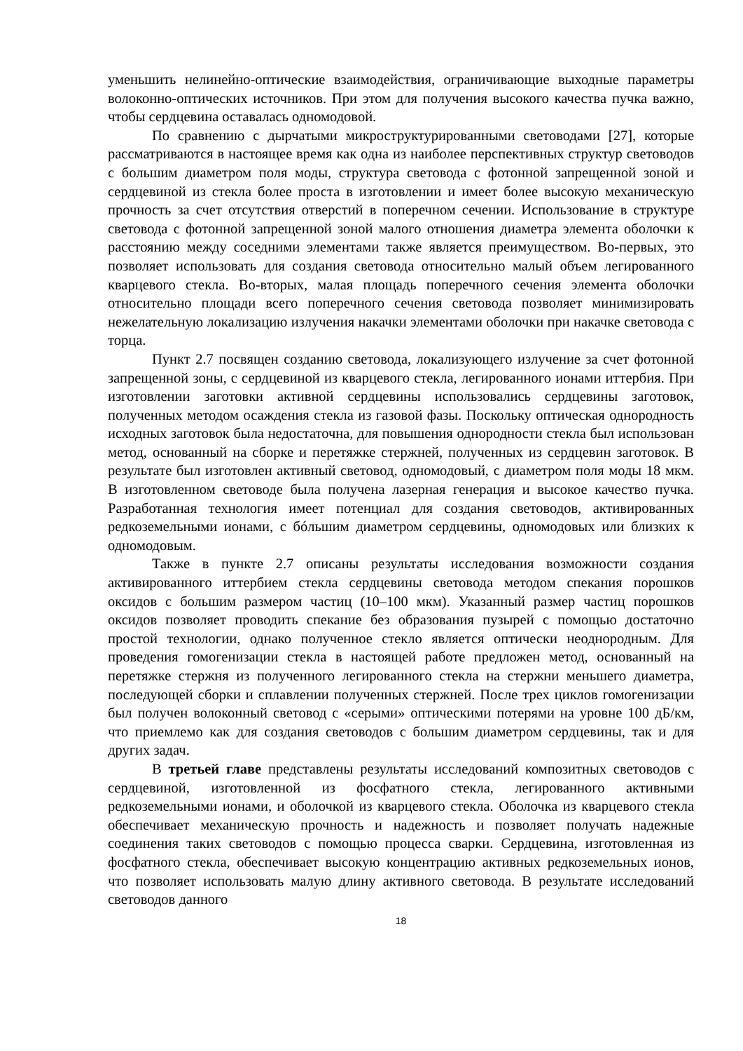уменьшить нелинейно-оптические взаимодействия, ограничивающие выходные параметры волоконно-оптических источников. При этом для получения высокого качества пучка важно, чтобы сердцевина оставалась одномодовой.
По сравнению с дырчатыми микроструктурированными световодами [27], которые рассматриваются в настоящее время как одна из наиболее перспективных структур световодов с большим диаметром поля моды, структура световода с фотонной запрещенной зоной и сердцевиной из стекла более проста в изготовлении и имеет более высокую механическую прочность за счет отсутствия отверстий в поперечном сечении. Использование в структуре световода с фотонной запрещенной зоной малого отношения диаметра элемента оболочки к расстоянию между соседними элементами также является преимуществом. Во-первых, это позволяет использовать для создания световода относительно малый объем легированного кварцевого стекла. Во-вторых, малая площадь поперечного сечения элемента оболочки относительно площади всего поперечного сечения световода позволяет минимизировать нежелательную локализацию излучения накачки элементами оболочки при накачке световода с торца.
Пункт 2.7 посвящен созданию световода, локализующего излучение за счет фотонной запрещенной зоны, с сердцевиной из кварцевого стекла, легированного ионами иттербия. При изготовлении заготовки активной сердцевины использовались сердцевины заготовок, полученных методом осаждения стекла из газовой фазы. Поскольку оптическая однородность исходных заготовок была недостаточна, для повышения однородности стекла был использован метод, основанный на сборке и перетяжке стержней, полученных из сердцевин заготовок. В результате был изготовлен активный световод, одномодовый, с диаметром поля моды 18 мкм. В изготовленном световоде была получена лазерная генерация и высокое качество пучка. Разработанная технология имеет потенциал для создания световодов, активированных редкоземельными ионами, с бóльшим диаметром сердцевины, одномодовых или близких к одномодовым.
Также в пункте 2.7 описаны результаты исследования возможности создания активированного иттербием стекла сердцевины световода методом спекания порошков оксидов с большим размером частиц (10–100 мкм). Указанный размер частиц порошков оксидов позволяет проводить спекание без образования пузырей с помощью достаточно простой технологии, однако полученное стекло является оптически неоднородным. Для проведения гомогенизации стекла в настоящей работе предложен метод, основанный на перетяжке стержня из полученного легированного стекла на стержни меньшего диаметра, последующей сборки и сплавлении полученных стержней. После трех циклов гомогенизации был получен волоконный световод с «серыми» оптическими потерями на уровне 100 дБ/км, что приемлемо как для создания световодов с большим диаметром сердцевины, так и для других задач.
В третьей главе представлены результаты исследований композитных световодов с сердцевиной, изготовленной из фосфатного стекла, легированного активными редкоземельными ионами, и оболочкой из кварцевого стекла. Оболочка из кварцевого стекла обеспечивает механическую прочность и надежность и позволяет получать надежные соединения таких световодов с помощью процесса сварки. Сердцевина, изготовленная из фосфатного стекла, обеспечивает высокую концентрацию активных редкоземельных ионов, что позволяет использовать малую длину активного световода. В результате исследований световодов данного
18